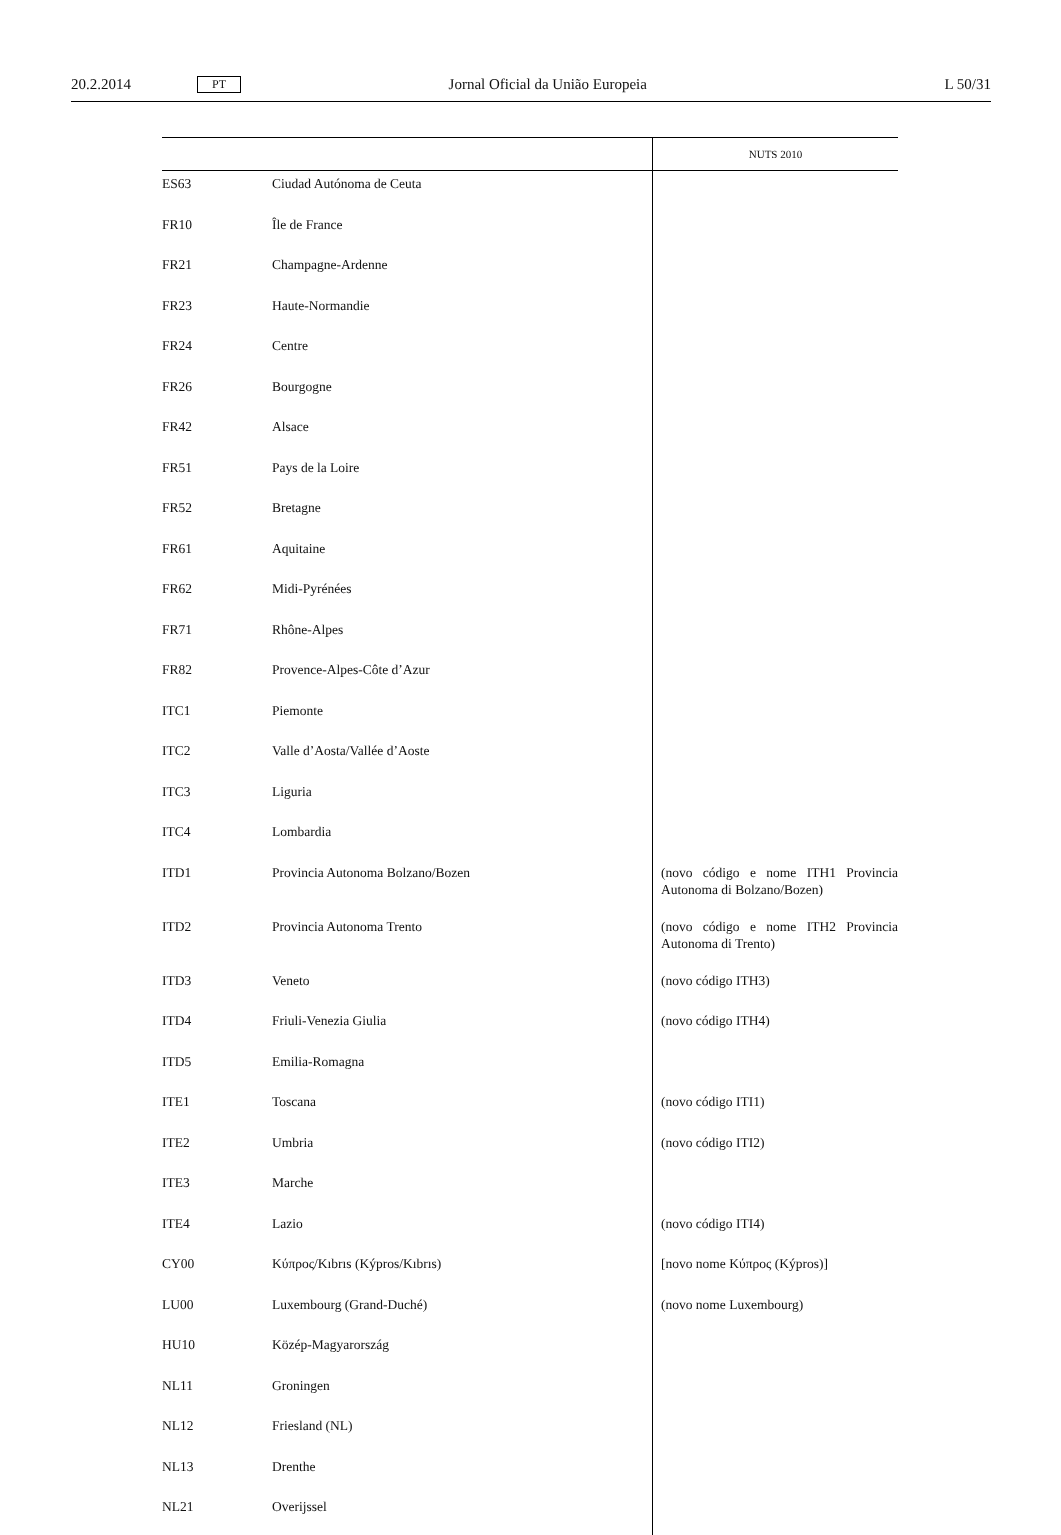20.2.2014 PT Jornal Oficial da União Europeia L 50/31
| | | NUTS 2010 |
| --- | --- | --- |
| ES63 | Ciudad Autónoma de Ceuta | |
| FR10 | Île de France | |
| FR21 | Champagne-Ardenne | |
| FR23 | Haute-Normandie | |
| FR24 | Centre | |
| FR26 | Bourgogne | |
| FR42 | Alsace | |
| FR51 | Pays de la Loire | |
| FR52 | Bretagne | |
| FR61 | Aquitaine | |
| FR62 | Midi-Pyrénées | |
| FR71 | Rhône-Alpes | |
| FR82 | Provence-Alpes-Côte d’Azur | |
| ITC1 | Piemonte | |
| ITC2 | Valle d’Aosta/Vallée d’Aoste | |
| ITC3 | Liguria | |
| ITC4 | Lombardia | |
| ITD1 | Provincia Autonoma Bolzano/Bozen | (novo código e nome ITH1 Provincia Autonoma di Bolzano/Bozen) |
| ITD2 | Provincia Autonoma Trento | (novo código e nome ITH2 Provincia Autonoma di Trento) |
| ITD3 | Veneto | (novo código ITH3) |
| ITD4 | Friuli-Venezia Giulia | (novo código ITH4) |
| ITD5 | Emilia-Romagna | |
| ITE1 | Toscana | (novo código ITI1) |
| ITE2 | Umbria | (novo código ITI2) |
| ITE3 | Marche | |
| ITE4 | Lazio | (novo código ITI4) |
| CY00 | Κύπρος/Kıbrıs (Kýpros/Kıbrıs) | [novo nome Κύπρος (Kýpros)] |
| LU00 | Luxembourg (Grand-Duché) | (novo nome Luxembourg) |
| HU10 | Közép-Magyarország | |
| NL11 | Groningen | |
| NL12 | Friesland (NL) | |
| NL13 | Drenthe | |
| NL21 | Overijssel | |